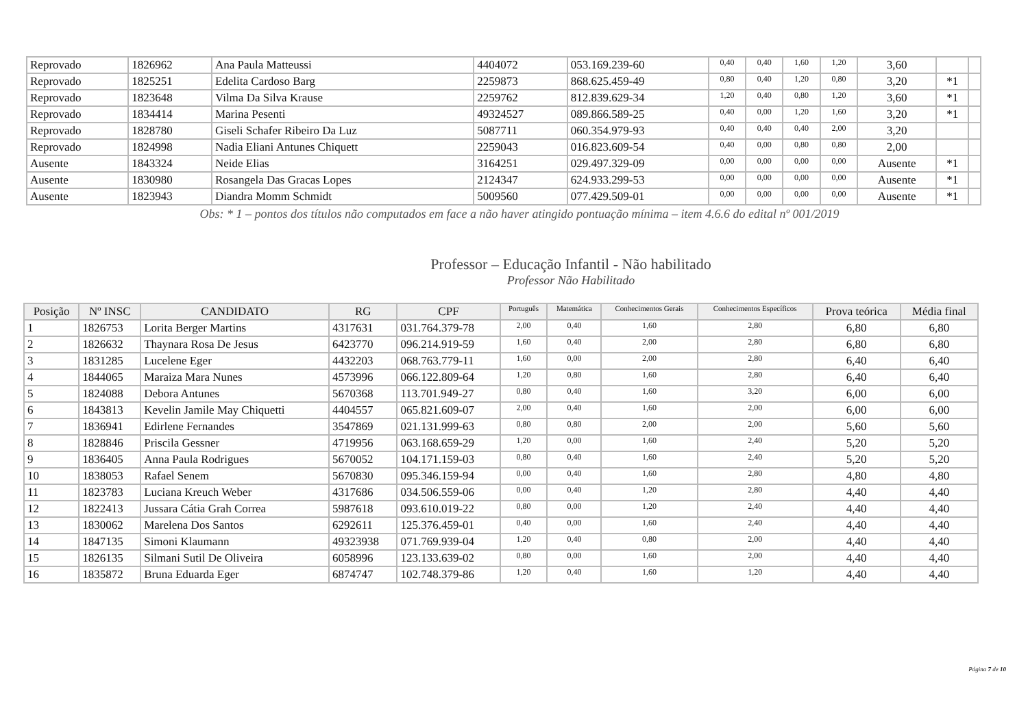| Reprovado | 1826962 | Ana Paula Matteussi | 4404072 | 053.169.239-60 | 0,40 | 0,40 | 1,60 | 1,20 | 3,60 | | |
| Reprovado | 1825251 | Edelita Cardoso Barg | 2259873 | 868.625.459-49 | 0,80 | 0,40 | 1,20 | 0,80 | 3,20 | *1 | |
| Reprovado | 1823648 | Vilma Da Silva Krause | 2259762 | 812.839.629-34 | 1,20 | 0,40 | 0,80 | 1,20 | 3,60 | *1 | |
| Reprovado | 1834414 | Marina Pesenti | 49324527 | 089.866.589-25 | 0,40 | 0,00 | 1,20 | 1,60 | 3,20 | *1 | |
| Reprovado | 1828780 | Giseli Schafer Ribeiro Da Luz | 5087711 | 060.354.979-93 | 0,40 | 0,40 | 0,40 | 2,00 | 3,20 | | |
| Reprovado | 1824998 | Nadia Eliani Antunes Chiquett | 2259043 | 016.823.609-54 | 0,40 | 0,00 | 0,80 | 0,80 | 2,00 | | |
| Ausente | 1843324 | Neide Elias | 3164251 | 029.497.329-09 | 0,00 | 0,00 | 0,00 | 0,00 | Ausente | *1 | |
| Ausente | 1830980 | Rosangela Das Gracas Lopes | 2124347 | 624.933.299-53 | 0,00 | 0,00 | 0,00 | 0,00 | Ausente | *1 | |
| Ausente | 1823943 | Diandra Momm Schmidt | 5009560 | 077.429.509-01 | 0,00 | 0,00 | 0,00 | 0,00 | Ausente | *1 | |
Obs: * 1 – pontos dos títulos não computados em face a não haver atingido pontuação mínima – item 4.6.6 do edital nº 001/2019
Professor – Educação Infantil - Não habilitado
Professor Não Habilitado
| Posição | Nº INSC | CANDIDATO | RG | CPF | Português | Matemática | Conhecimentos Gerais | Conhecimentos Específicos | Prova teórica | Média final |
| --- | --- | --- | --- | --- | --- | --- | --- | --- | --- | --- |
| 1 | 1826753 | Lorita Berger Martins | 4317631 | 031.764.379-78 | 2,00 | 0,40 | 1,60 | 2,80 | 6,80 | 6,80 |
| 2 | 1826632 | Thaynara Rosa De Jesus | 6423770 | 096.214.919-59 | 1,60 | 0,40 | 2,00 | 2,80 | 6,80 | 6,80 |
| 3 | 1831285 | Lucelene Eger | 4432203 | 068.763.779-11 | 1,60 | 0,00 | 2,00 | 2,80 | 6,40 | 6,40 |
| 4 | 1844065 | Maraiza Mara Nunes | 4573996 | 066.122.809-64 | 1,20 | 0,80 | 1,60 | 2,80 | 6,40 | 6,40 |
| 5 | 1824088 | Debora Antunes | 5670368 | 113.701.949-27 | 0,80 | 0,40 | 1,60 | 3,20 | 6,00 | 6,00 |
| 6 | 1843813 | Kevelin Jamile May Chiquetti | 4404557 | 065.821.609-07 | 2,00 | 0,40 | 1,60 | 2,00 | 6,00 | 6,00 |
| 7 | 1836941 | Edirlene Fernandes | 3547869 | 021.131.999-63 | 0,80 | 0,80 | 2,00 | 2,00 | 5,60 | 5,60 |
| 8 | 1828846 | Priscila Gessner | 4719956 | 063.168.659-29 | 1,20 | 0,00 | 1,60 | 2,40 | 5,20 | 5,20 |
| 9 | 1836405 | Anna Paula Rodrigues | 5670052 | 104.171.159-03 | 0,80 | 0,40 | 1,60 | 2,40 | 5,20 | 5,20 |
| 10 | 1838053 | Rafael Senem | 5670830 | 095.346.159-94 | 0,00 | 0,40 | 1,60 | 2,80 | 4,80 | 4,80 |
| 11 | 1823783 | Luciana Kreuch Weber | 4317686 | 034.506.559-06 | 0,00 | 0,40 | 1,20 | 2,80 | 4,40 | 4,40 |
| 12 | 1822413 | Jussara Cátia Grah Correa | 5987618 | 093.610.019-22 | 0,80 | 0,00 | 1,20 | 2,40 | 4,40 | 4,40 |
| 13 | 1830062 | Marelena Dos Santos | 6292611 | 125.376.459-01 | 0,40 | 0,00 | 1,60 | 2,40 | 4,40 | 4,40 |
| 14 | 1847135 | Simoni Klaumann | 49323938 | 071.769.939-04 | 1,20 | 0,40 | 0,80 | 2,00 | 4,40 | 4,40 |
| 15 | 1826135 | Silmani Sutil De Oliveira | 6058996 | 123.133.639-02 | 0,80 | 0,00 | 1,60 | 2,00 | 4,40 | 4,40 |
| 16 | 1835872 | Bruna Eduarda Eger | 6874747 | 102.748.379-86 | 1,20 | 0,40 | 1,60 | 1,20 | 4,40 | 4,40 |
Página 7 de 10